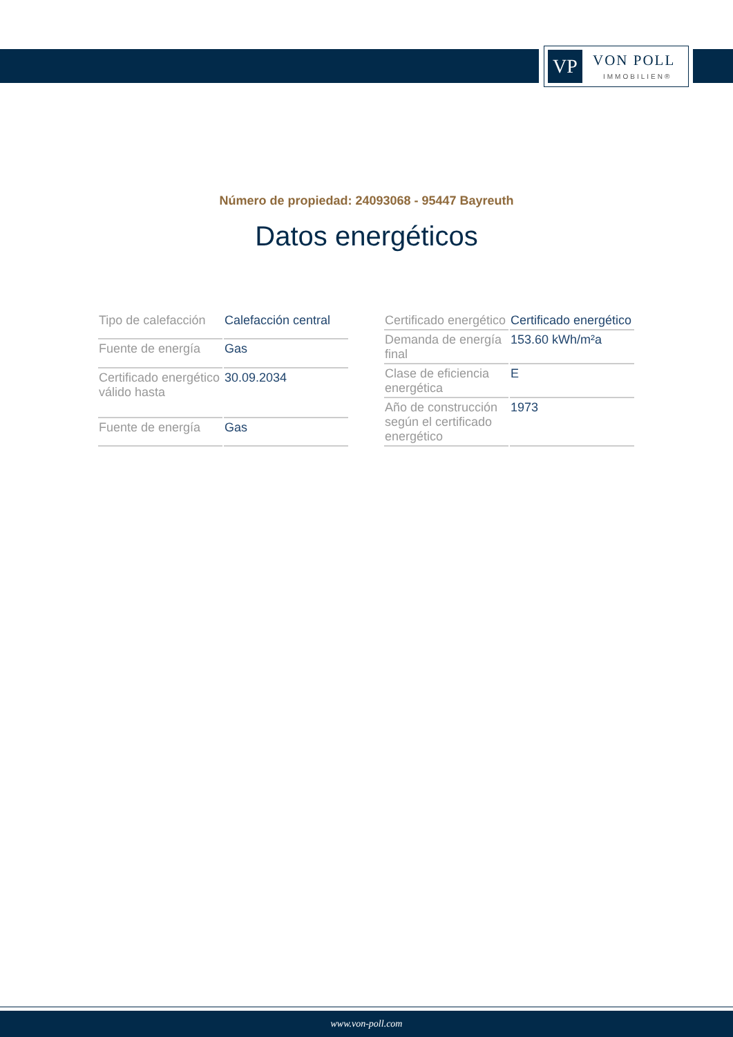VP VON POLL
IMMOBILIEN®
Número de propiedad: 24093068 - 95447 Bayreuth
Datos energéticos
| Tipo de calefacción | Calefacción central |
| Fuente de energía | Gas |
| Certificado energético válido hasta | 30.09.2034 |
| Fuente de energía | Gas |
| Certificado energético | Certificado energético |
| Demanda de energía final | 153.60 kWh/m²a |
| Clase de eficiencia energética | E |
| Año de construcción según el certificado energético | 1973 |
www.von-poll.com